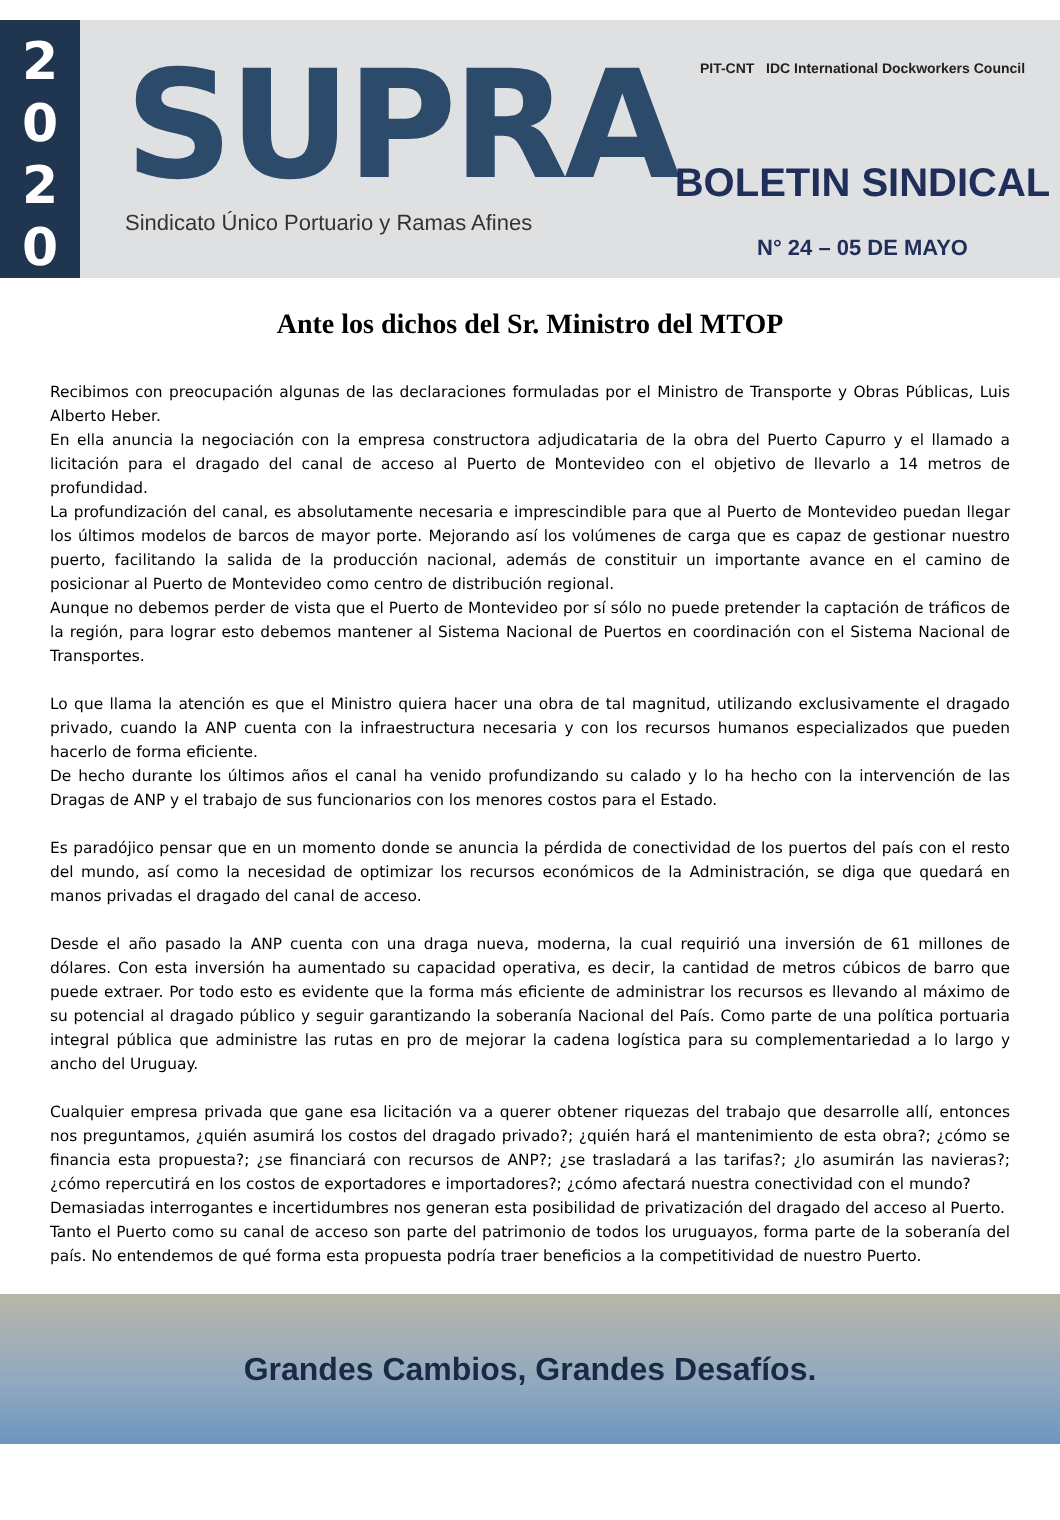2
0
2
0
SUPRA
Sindicato Único Portuario y Ramas Afines
PIT-CNT IDC International Dockworkers Council
BOLETIN SINDICAL
N° 24 – 05 DE MAYO
Ante los dichos del Sr. Ministro del MTOP
Recibimos con preocupación algunas de las declaraciones formuladas por el Ministro de Transporte y Obras Públicas, Luis Alberto Heber.
En ella anuncia la negociación con la empresa constructora adjudicataria de la obra del Puerto Capurro y el llamado a licitación para el dragado del canal de acceso al Puerto de Montevideo con el objetivo de llevarlo a 14 metros de profundidad.
La profundización del canal, es absolutamente necesaria e imprescindible para que al Puerto de Montevideo puedan llegar los últimos modelos de barcos de mayor porte. Mejorando así los volúmenes de carga que es capaz de gestionar nuestro puerto, facilitando la salida de la producción nacional, además de constituir un importante avance en el camino de posicionar al Puerto de Montevideo como centro de distribución regional.
Aunque no debemos perder de vista que el Puerto de Montevideo por sí sólo no puede pretender la captación de tráficos de la región, para lograr esto debemos mantener al Sistema Nacional de Puertos en coordinación con el Sistema Nacional de Transportes.
Lo que llama la atención es que el Ministro quiera hacer una obra de tal magnitud, utilizando exclusivamente el dragado privado, cuando la ANP cuenta con la infraestructura necesaria y con los recursos humanos especializados que pueden hacerlo de forma eficiente.
De hecho durante los últimos años el canal ha venido profundizando su calado y lo ha hecho con la intervención de las Dragas de ANP y el trabajo de sus funcionarios con los menores costos para el Estado.
Es paradójico pensar que en un momento donde se anuncia la pérdida de conectividad de los puertos del país con el resto del mundo, así como la necesidad de optimizar los recursos económicos de la Administración, se diga que quedará en manos privadas el dragado del canal de acceso.
Desde el año pasado la ANP cuenta con una draga nueva, moderna, la cual requirió una inversión de 61 millones de dólares. Con esta inversión ha aumentado su capacidad operativa, es decir, la cantidad de metros cúbicos de barro que puede extraer. Por todo esto es evidente que la forma más eficiente de administrar los recursos es llevando al máximo de su potencial al dragado público y seguir garantizando la soberanía Nacional del País. Como parte de una política portuaria integral pública que administre las rutas en pro de mejorar la cadena logística para su complementariedad a lo largo y ancho del Uruguay.
Cualquier empresa privada que gane esa licitación va a querer obtener riquezas del trabajo que desarrolle allí, entonces nos preguntamos, ¿quién asumirá los costos del dragado privado?; ¿quién hará el mantenimiento de esta obra?; ¿cómo se financia esta propuesta?; ¿se financiará con recursos de ANP?; ¿se trasladará a las tarifas?; ¿lo asumirán las navieras?; ¿cómo repercutirá en los costos de exportadores e importadores?; ¿cómo afectará nuestra conectividad con el mundo?
Demasiadas interrogantes e incertidumbres nos generan esta posibilidad de privatización del dragado del acceso al Puerto.
Tanto el Puerto como su canal de acceso son parte del patrimonio de todos los uruguayos, forma parte de la soberanía del país. No entendemos de qué forma esta propuesta podría traer beneficios a la competitividad de nuestro Puerto.
Grandes Cambios, Grandes Desafíos.